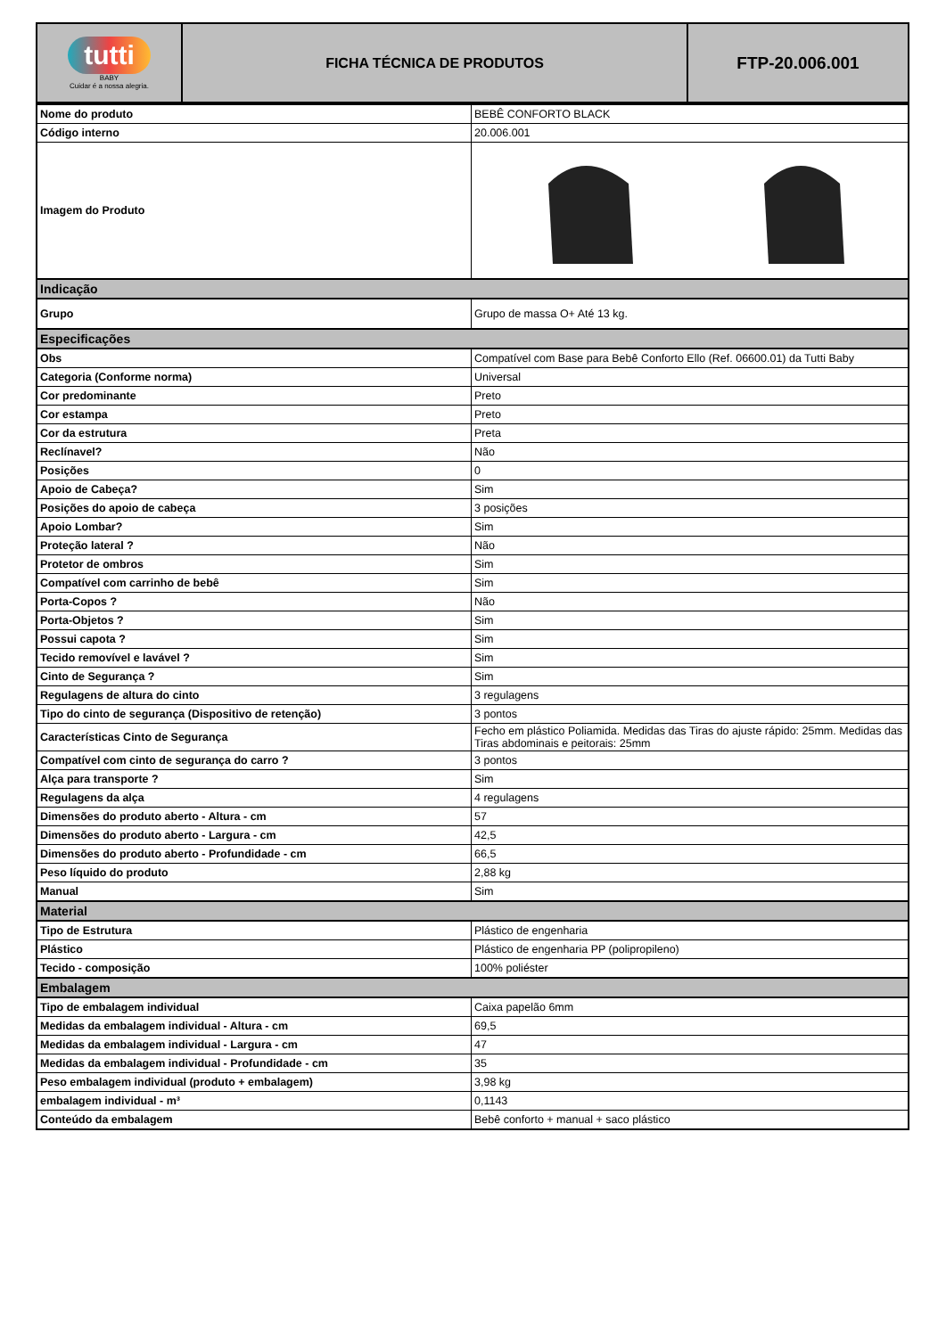| tutti BABY Cuidar é a nossa alegria. | FICHA TÉCNICA DE PRODUTOS | FTP-20.006.001 |
| Nome do produto | BEBÊ CONFORTO BLACK |
| Código interno | 20.006.001 |
| Imagem do Produto | |
| Indicação | |
| Grupo | Grupo de massa O+ Até 13 kg. |
| Especificações | |
| Obs | Compatível com Base para Bebê Conforto Ello (Ref. 06600.01) da Tutti Baby |
| Categoria (Conforme norma) | Universal |
| Cor predominante | Preto |
| Cor estampa | Preto |
| Cor da estrutura | Preta |
| Reclínavel? | Não |
| Posições | 0 |
| Apoio de Cabeça? | Sim |
| Posições do apoio de cabeça | 3 posições |
| Apoio Lombar? | Sim |
| Proteção lateral ? | Não |
| Protetor de ombros | Sim |
| Compatível com carrinho de bebê | Sim |
| Porta-Copos ? | Não |
| Porta-Objetos ? | Sim |
| Possui capota ? | Sim |
| Tecido removível e lavável ? | Sim |
| Cinto de Segurança ? | Sim |
| Regulagens de altura do cinto | 3 regulagens |
| Tipo do cinto de segurança (Dispositivo de retenção) | 3 pontos |
| Características Cinto de Segurança | Fecho em plástico Poliamida. Medidas das Tiras do ajuste rápido: 25mm. Medidas das Tiras abdominais e peitorais: 25mm |
| Compatível com cinto de segurança do carro ? | 3 pontos |
| Alça para transporte ? | Sim |
| Regulagens da alça | 4 regulagens |
| Dimensões do produto aberto - Altura - cm | 57 |
| Dimensões do produto aberto - Largura - cm | 42,5 |
| Dimensões do produto aberto - Profundidade - cm | 66,5 |
| Peso líquido do produto | 2,88 kg |
| Manual | Sim |
| Material | |
| Tipo de Estrutura | Plástico de engenharia |
| Plástico | Plástico de engenharia PP (polipropileno) |
| Tecido - composição | 100% poliéster |
| Embalagem | |
| Tipo de embalagem individual | Caixa papelão 6mm |
| Medidas da embalagem individual - Altura - cm | 69,5 |
| Medidas da embalagem individual - Largura - cm | 47 |
| Medidas da embalagem individual - Profundidade - cm | 35 |
| Peso embalagem individual (produto + embalagem) | 3,98 kg |
| embalagem individual - m³ | 0,1143 |
| Conteúdo da embalagem | Bebê conforto + manual + saco plástico |